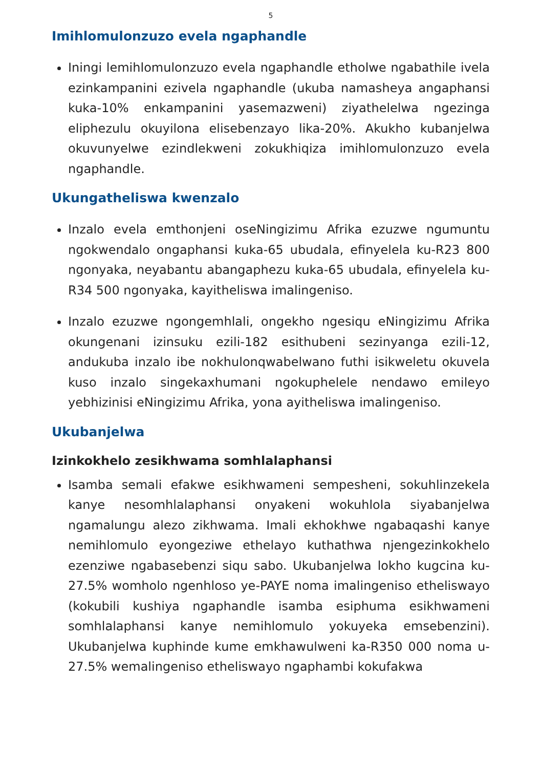5
Imihlomulonzuzo evela ngaphandle
Iningi lemihlomulonzuzo evela ngaphandle etholwe ngabathile ivela ezinkampanini ezivela ngaphandle (ukuba namasheya angaphansi kuka-10% enkampanini yasemazweni) ziyathelelwa ngezinga eliphezulu okuyilona elisebenzayo lika-20%. Akukho kubanjelwa okuvunyelwe ezindlekweni zokukhiqiza imihlomulonzuzo evela ngaphandle.
Ukungatheliswa kwenzalo
Inzalo evela emthonjeni oseNingizimu Afrika ezuzwe ngumuntu ngokwendalo ongaphansi kuka-65 ubudala, efinyelela ku-R23 800 ngonyaka, neyabantu abangaphezu kuka-65 ubudala, efinyelela ku-R34 500 ngonyaka, kayitheliswa imalingeniso.
Inzalo ezuzwe ngongemhlali, ongekho ngesiqu eNingizimu Afrika okungenani izinsuku ezili-182 esithubeni sezinyanga ezili-12, andukuba inzalo ibe nokhulonqwabelwano futhi isikweletu okuvela kuso inzalo singekaxhumani ngokuphelele nendawo emileyo yebhizinisi eNingizimu Afrika, yona ayitheliswa imalingeniso.
Ukubanjelwa
Izinkokhelo zesikhwama somhlalaphansi
Isamba semali efakwe esikhwameni sempesheni, sokuhlinzekela kanye nesomhlalaphansi onyakeni wokuhlola siyabanjelwa ngamalungu alezo zikhwama. Imali ekhokhwe ngabaqashi kanye nemihlomulo eyongeziwe ethelayo kuthathwa njengezinkokhelo ezenziwe ngabasebenzi siqu sabo. Ukubanjelwa lokho kugcina ku-27.5% womholo ngenhloso ye-PAYE noma imalingeniso etheliswayo (kokubili kushiya ngaphandle isamba esiphuma esikhwameni somhlalaphansi kanye nemihlomulo yokuyeka emsebenzini). Ukubanjelwa kuphinde kume emkhawulweni ka-R350 000 noma u-27.5% wemalingeniso etheliswayo ngaphambi kokufakwa